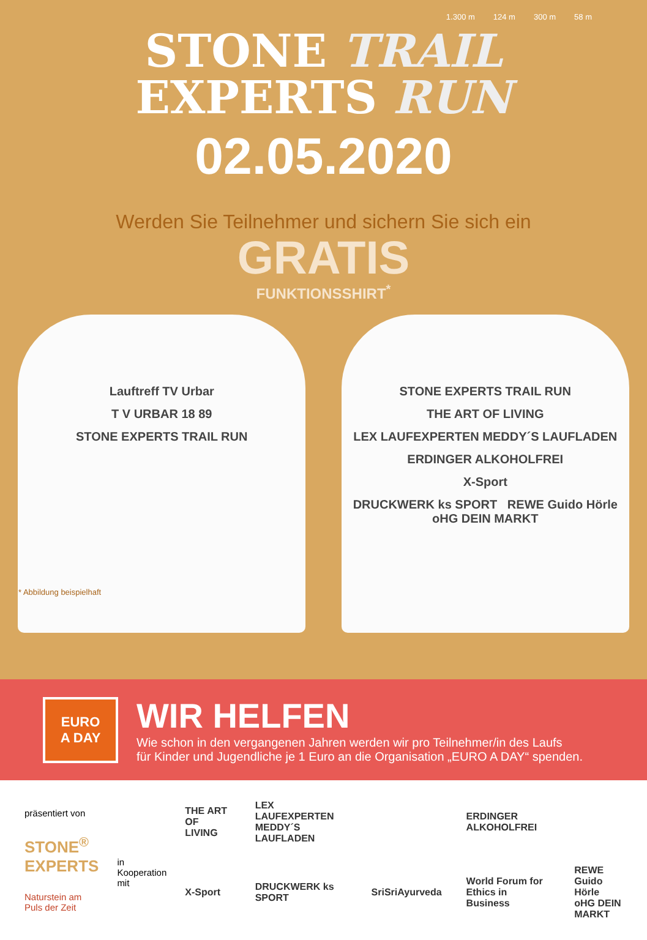1.300 m 124 m 300 m 58 m
STONE TRAIL
EXPERTS RUN
02.05.2020
Werden Sie Teilnehmer und sichern Sie sich ein
GRATIS
FUNKTIONSSHIRT<sup>*</sup>
Lauftreff TV Urbar
T V URBAR 18 89
STONE EXPERTS TRAIL RUN
STONE EXPERTS TRAIL RUN
THE ART OF LIVING
LEX LAUFEXPERTEN MEDDY´S LAUFLADEN
ERDINGER ALKOHOLFREI
X-Sport
DRUCKWERK ks SPORT REWE Guido Hörle oHG DEIN MARKT
* Abbildung beispielhaft
EURO
A DAY
WIR HELFEN
Wie schon in den vergangenen Jahren werden wir pro Teilnehmer/in des Laufs
für Kinder und Jugendliche je 1 Euro an die Organisation „EURO A DAY“ spenden.
präsentiert von
STONE<sup>®</sup>
EXPERTS
Naturstein am Puls der Zeit
in Kooperation mit
THE ART OF LIVING LEX LAUFEXPERTEN MEDDY´S LAUFLADEN ERDINGER ALKOHOLFREI X-Sport DRUCKWERK ks SPORT SriSriAyurveda World Forum for Ethics in Business REWE Guido Hörle oHG DEIN MARKT